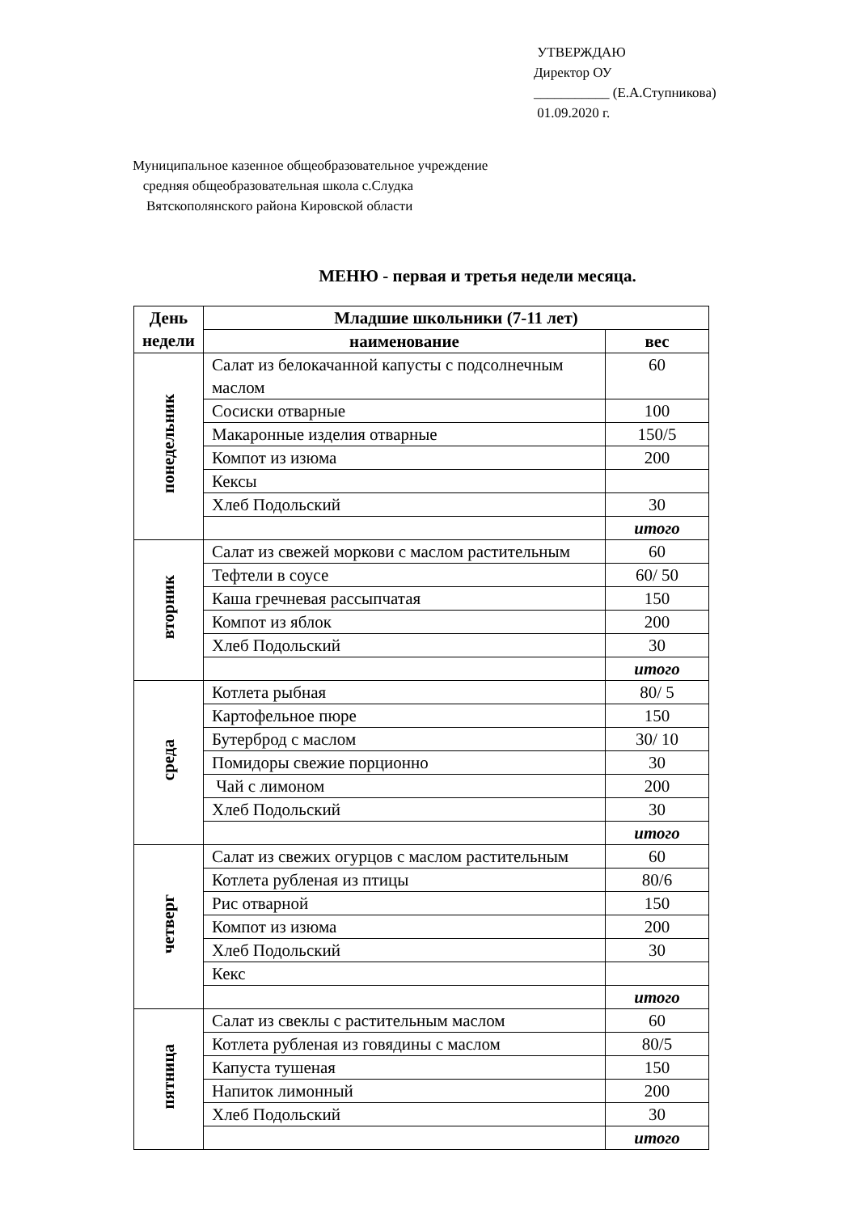УТВЕРЖДАЮ
Директор ОУ
___________ (Е.А.Ступникова)
01.09.2020 г.
Муниципальное казенное общеобразовательное учреждение
средняя общеобразовательная школа с.Слудка
Вятскополянского района Кировской области
МЕНЮ - первая и третья недели месяца.
| День недели | Младшие школьники (7-11 лет) | |
| --- | --- | --- |
| | наименование | вес |
| понедельник | Салат из белокачанной капусты с подсолнечным маслом | 60 |
| | Сосиски отварные | 100 |
| | Макаронные изделия отварные | 150/5 |
| | Компот из изюма | 200 |
| | Кексы | |
| | Хлеб Подольский | 30 |
| | | итого |
| вторник | Салат из свежей моркови с маслом растительным | 60 |
| | Тефтели в соусе | 60/ 50 |
| | Каша гречневая рассыпчатая | 150 |
| | Компот из яблок | 200 |
| | Хлеб Подольский | 30 |
| | | итого |
| среда | Котлета рыбная | 80/ 5 |
| | Картофельное пюре | 150 |
| | Бутерброд с маслом | 30/ 10 |
| | Помидоры свежие порционно | 30 |
| | Чай с лимоном | 200 |
| | Хлеб Подольский | 30 |
| | | итого |
| четверг | Салат из свежих огурцов с маслом растительным | 60 |
| | Котлета рубленая из птицы | 80/6 |
| | Рис отварной | 150 |
| | Компот из изюма | 200 |
| | Хлеб Подольский | 30 |
| | Кекс | |
| | | итого |
| пятница | Салат из свеклы с растительным маслом | 60 |
| | Котлета рубленая из говядины с маслом | 80/5 |
| | Капуста тушеная | 150 |
| | Напиток лимонный | 200 |
| | Хлеб Подольский | 30 |
| | | итого |